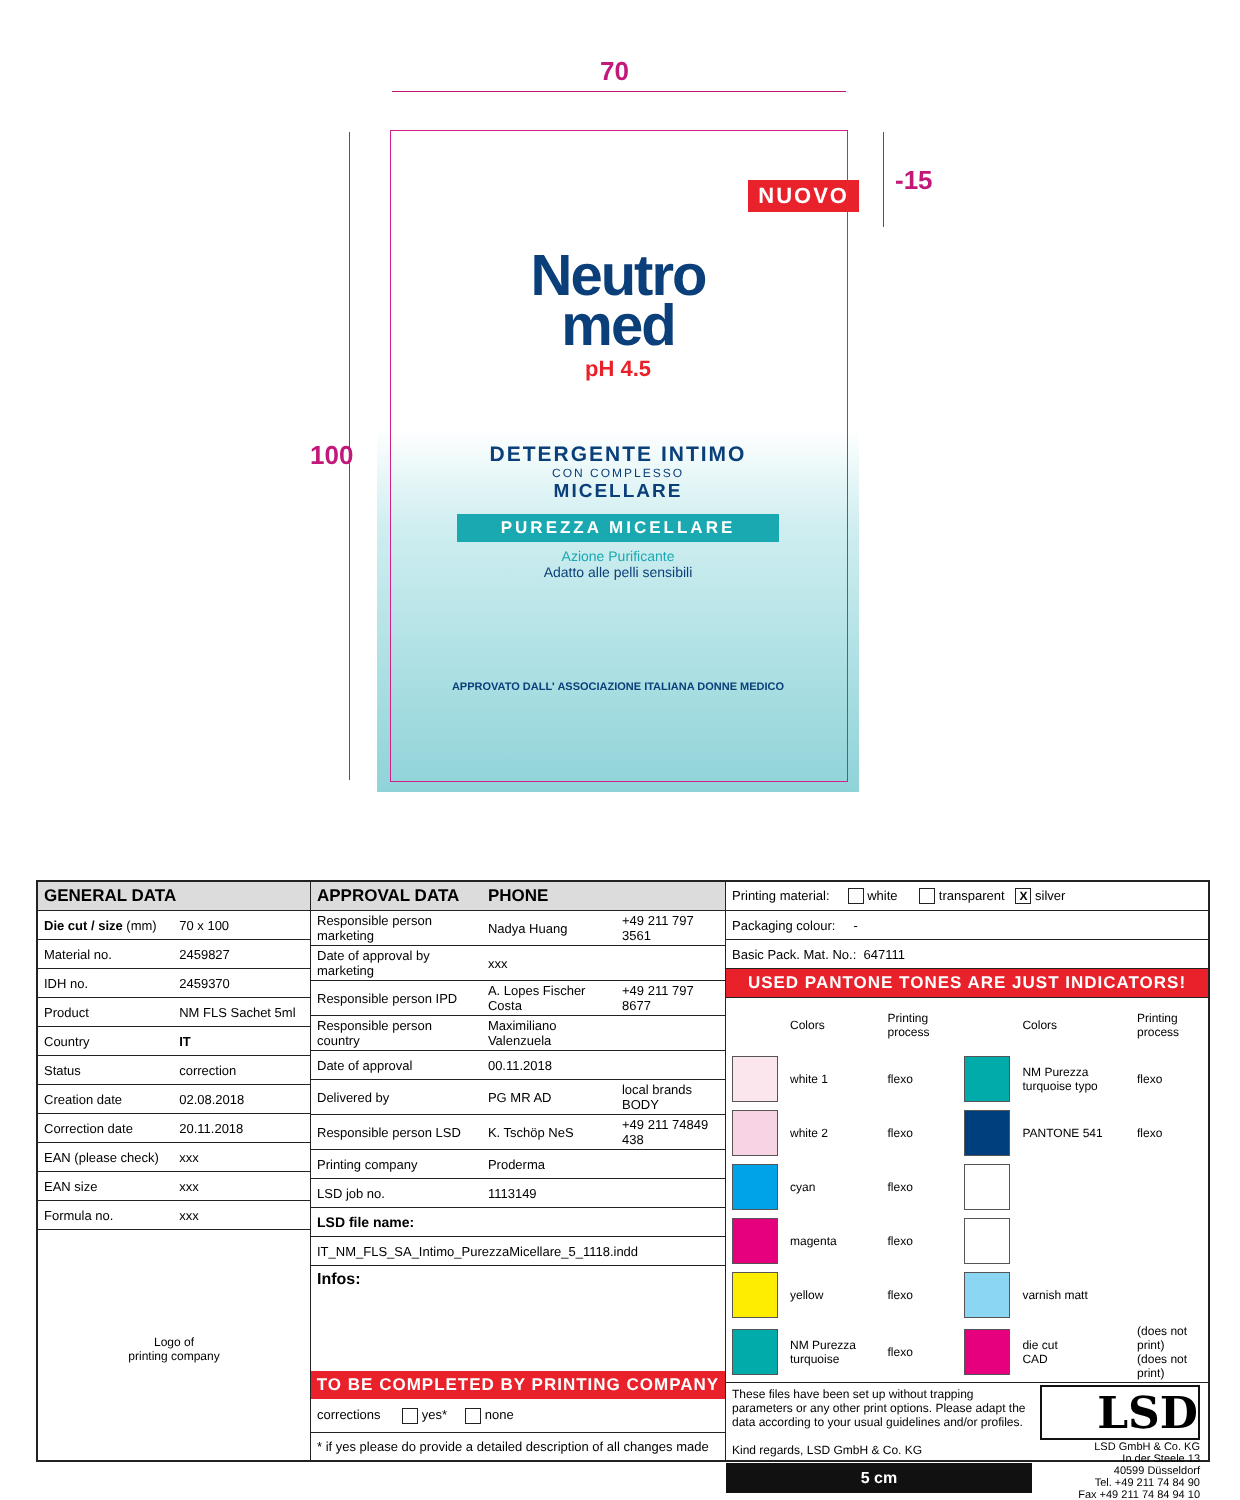70
100
-15
NUOVO
Neutro
med
pH 4.5
DETERGENTE INTIMO
CON COMPLESSO
MICELLARE
PUREZZA MICELLARE
Azione Purificante
Adatto alle pelli sensibili
APPROVATO DALL' ASSOCIAZIONE ITALIANA DONNE MEDICO
| GENERAL DATA | |
| --- | --- |
| Die cut / size (mm) | 70 x 100 |
| Material no. | 2459827 |
| IDH no. | 2459370 |
| Product | NM FLS Sachet 5ml |
| Country | IT |
| Status | correction |
| Creation date | 02.08.2018 |
| Correction date | 20.11.2018 |
| EAN (please check) | xxx |
| EAN size | xxx |
| Formula no. | xxx |
Logo of
printing company
| APPROVAL DATA | PHONE | |
| --- | --- | --- |
| Responsible person marketing | Nadya Huang | +49 211 797 3561 |
| Date of approval by marketing | xxx | |
| Responsible person IPD | A. Lopes Fischer Costa | +49 211 797 8677 |
| Responsible person country | Maximiliano Valenzuela | |
| Date of approval | 00.11.2018 | |
| Delivered by | PG MR AD | local brands BODY |
| Responsible person LSD | K. Tschöp NeS | +49 211 74849 438 |
| Printing company | Proderma | |
| LSD job no. | 1113149 | |
| LSD file name: | | |
| IT_NM_FLS_SA_Intimo_PurezzaMicellare_5_1118.indd | | |
Infos:
TO BE COMPLETED BY PRINTING COMPANY
corrections yes* none
* if yes please do provide a detailed description of all changes made
| Printing material: white transparent X silver |
| Packaging colour: - |
| Basic Pack. Mat. No.: 647111 |
USED PANTONE TONES ARE JUST INDICATORS!
| | Colors | Printing process | | Colors | Printing process |
| | white 1 | flexo | | NM Purezza turquoise typo | flexo |
| | white 2 | flexo | | PANTONE 541 | flexo |
| | cyan | flexo | | | |
| | magenta | flexo | | | |
| | yellow | flexo | | varnish matt | |
| | NM Purezza turquoise | flexo | | die cut CAD | (does not print) (does not print) |
These files have been set up without trapping parameters or any other print options. Please adapt the data according to your usual guidelines and/or profiles.
Kind regards, LSD GmbH & Co. KG
5 cm
LSD
LSD GmbH & Co. KG
In der Steele 13
40599 Düsseldorf
Tel. +49 211 74 84 90
Fax +49 211 74 84 94 10